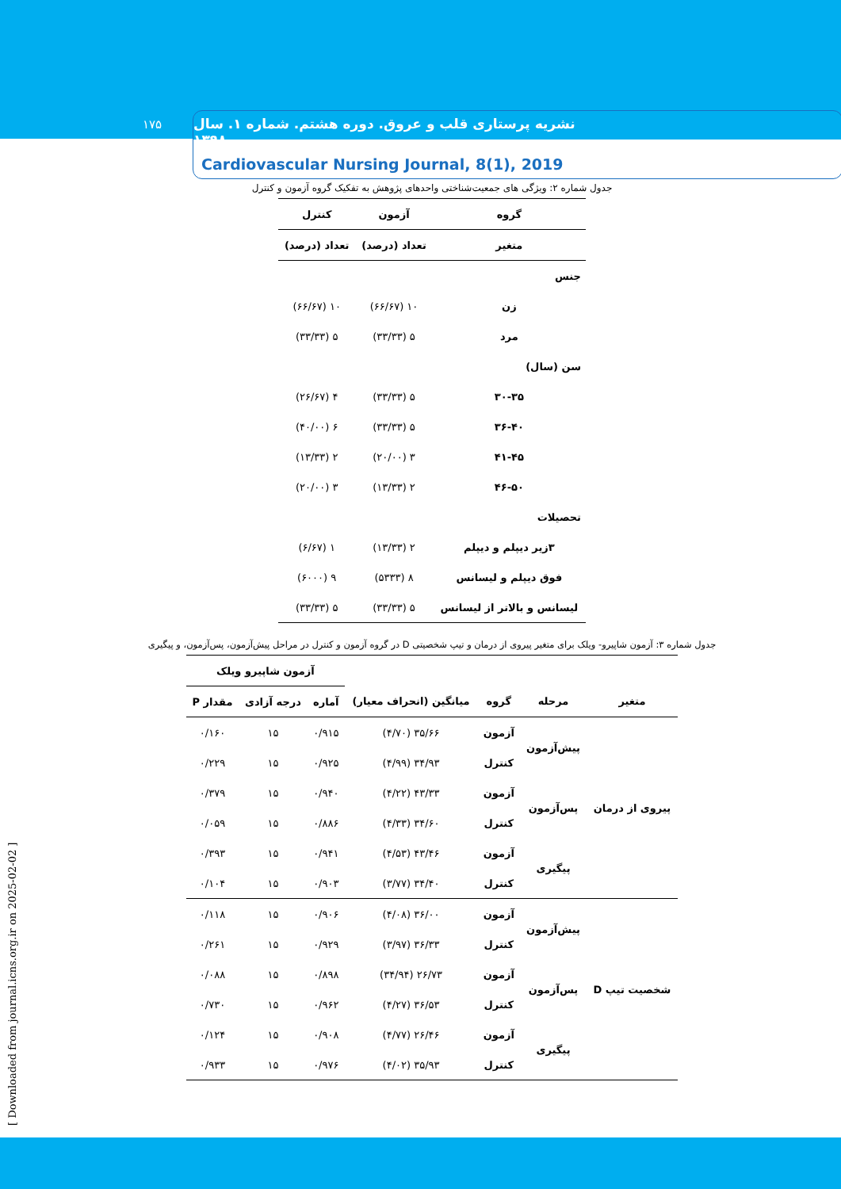۱۷۵
نشریه پرستاری قلب و عروق. دوره هشتم. شماره ۱. سال ۱۳۹۸
Cardiovascular Nursing Journal, 8(1), 2019
[ Downloaded from journal.icns.org.ir on 2025-02-02 ]
جدول شماره ۲: ویژگی های جمعیت‌شناختی واحدهای پژوهش به تفکیک گروه آزمون و کنترل
| گروه | آزمون | کنترل |
| --- | --- | --- |
| متغیر | تعداد (درصد) | تعداد (درصد) |
| جنس | | |
| زن | ۱۰ (۶۶/۶۷) | ۱۰ (۶۶/۶۷) |
| مرد | ۵ (۳۳/۳۳) | ۵ (۳۳/۳۳) |
| سن (سال) | | |
| ۳۰-۳۵ | ۵ (۳۳/۳۳) | ۴ (۲۶/۶۷) |
| ۳۶-۴۰ | ۵ (۳۳/۳۳) | ۶ (۴۰/۰۰) |
| ۴۱-۴۵ | ۳ (۲۰/۰۰) | ۲ (۱۳/۳۳) |
| ۴۶-۵۰ | ۲ (۱۳/۳۳) | ۳ (۲۰/۰۰) |
| تحصیلات | | |
| ۳زیر دیپلم و دیپلم | ۲ (۱۳/۳۳) | ۱ (۶/۶۷) |
| فوق دیپلم و لیسانس | ۸ (۵۳۳۳) | ۹ (۶۰۰۰) |
| لیسانس و بالاتر از لیسانس | ۵ (۳۳/۳۳) | ۵ (۳۳/۳۳) |
جدول شماره ۳: آزمون شاپیرو- ویلک برای متغیر پیروی از درمان و تیپ شخصیتی D در گروه آزمون و کنترل در مراحل پیش‌آزمون، پس‌آزمون، و پیگیری
| | | | | آزمون شاپیرو ویلک | | |
| --- | --- | --- | --- | --- | --- | --- |
| متغیر | مرحله | گروه | میانگین (انحراف معیار) | آماره | درجه آزادی | مقدار P |
| پیروی از درمان | پیش‌آزمون | آزمون | ۳۵/۶۶ (۴/۷۰) | ۰/۹۱۵ | ۱۵ | ۰/۱۶۰ |
| | | کنترل | ۳۴/۹۳ (۴/۹۹) | ۰/۹۲۵ | ۱۵ | ۰/۲۲۹ |
| | پس‌آزمون | آزمون | ۴۳/۳۳ (۴/۲۲) | ۰/۹۴۰ | ۱۵ | ۰/۳۷۹ |
| | | کنترل | ۳۴/۶۰ (۴/۳۳) | ۰/۸۸۶ | ۱۵ | ۰/۰۵۹ |
| | پیگیری | آزمون | ۴۳/۴۶ (۴/۵۳) | ۰/۹۴۱ | ۱۵ | ۰/۳۹۳ |
| | | کنترل | ۳۴/۴۰ (۳/۷۷) | ۰/۹۰۳ | ۱۵ | ۰/۱۰۴ |
| شخصیت تیپ D | پیش‌آزمون | آزمون | ۳۶/۰۰ (۴/۰۸) | ۰/۹۰۶ | ۱۵ | ۰/۱۱۸ |
| | | کنترل | ۳۶/۳۳ (۳/۹۷) | ۰/۹۲۹ | ۱۵ | ۰/۲۶۱ |
| | پس‌آزمون | آزمون | ۲۶/۷۳ (۳۴/۹۴) | ۰/۸۹۸ | ۱۵ | ۰/۰۸۸ |
| | | کنترل | ۳۶/۵۳ (۴/۲۷) | ۰/۹۶۲ | ۱۵ | ۰/۷۳۰ |
| | پیگیری | آزمون | ۲۶/۴۶ (۴/۷۷) | ۰/۹۰۸ | ۱۵ | ۰/۱۲۴ |
| | | کنترل | ۳۵/۹۳ (۴/۰۲) | ۰/۹۷۶ | ۱۵ | ۰/۹۳۳ |